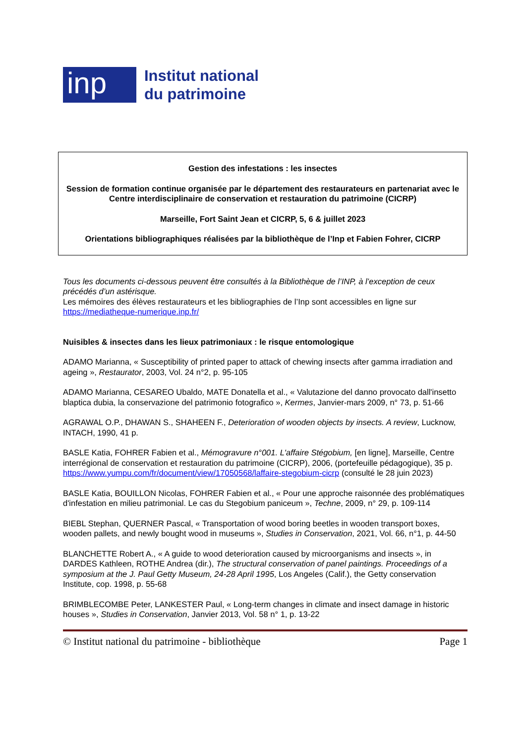inp
Institut national
du patrimoine
Gestion des infestations : les insectes
Session de formation continue organisée par le département des restaurateurs en partenariat avec le Centre interdisciplinaire de conservation et restauration du patrimoine (CICRP)
Marseille, Fort Saint Jean et CICRP, 5, 6 & juillet 2023
Orientations bibliographiques réalisées par la bibliothèque de l’Inp et Fabien Fohrer, CICRP
Tous les documents ci-dessous peuvent être consultés à la Bibliothèque de l’INP, à l’exception de ceux précédés d’un astérisque.
Les mémoires des élèves restaurateurs et les bibliographies de l’Inp sont accessibles en ligne sur https://mediatheque-numerique.inp.fr/
Nuisibles & insectes dans les lieux patrimoniaux : le risque entomologique
ADAMO Marianna, « Susceptibility of printed paper to attack of chewing insects after gamma irradiation and ageing », Restaurator, 2003, Vol. 24 n°2, p. 95-105
ADAMO Marianna, CESAREO Ubaldo, MATE Donatella et al., « Valutazione del danno provocato dall'insetto blaptica dubia, la conservazione del patrimonio fotografico », Kermes, Janvier-mars 2009, n° 73, p. 51-66
AGRAWAL O.P., DHAWAN S., SHAHEEN F., Deterioration of wooden objects by insects. A review, Lucknow, INTACH, 1990, 41 p.
BASLE Katia, FOHRER Fabien et al., Mémogravure n°001. L'affaire Stégobium, [en ligne], Marseille, Centre interrégional de conservation et restauration du patrimoine (CICRP), 2006, (portefeuille pédagogique), 35 p.
https://www.yumpu.com/fr/document/view/17050568/laffaire-stegobium-cicrp (consulté le 28 juin 2023)
BASLE Katia, BOUILLON Nicolas, FOHRER Fabien et al., « Pour une approche raisonnée des problématiques d'infestation en milieu patrimonial. Le cas du Stegobium paniceum », Techne, 2009, n° 29, p. 109-114
BIEBL Stephan, QUERNER Pascal, « Transportation of wood boring beetles in wooden transport boxes, wooden pallets, and newly bought wood in museums », Studies in Conservation, 2021, Vol. 66, n°1, p. 44-50
BLANCHETTE Robert A., « A guide to wood deterioration caused by microorganisms and insects », in DARDES Kathleen, ROTHE Andrea (dir.), The structural conservation of panel paintings. Proceedings of a symposium at the J. Paul Getty Museum, 24-28 April 1995, Los Angeles (Calif.), the Getty conservation Institute, cop. 1998, p. 55-68
BRIMBLECOMBE Peter, LANKESTER Paul, « Long-term changes in climate and insect damage in historic houses », Studies in Conservation, Janvier 2013, Vol. 58 n° 1, p. 13-22
© Institut national du patrimoine - bibliothèque Page 1